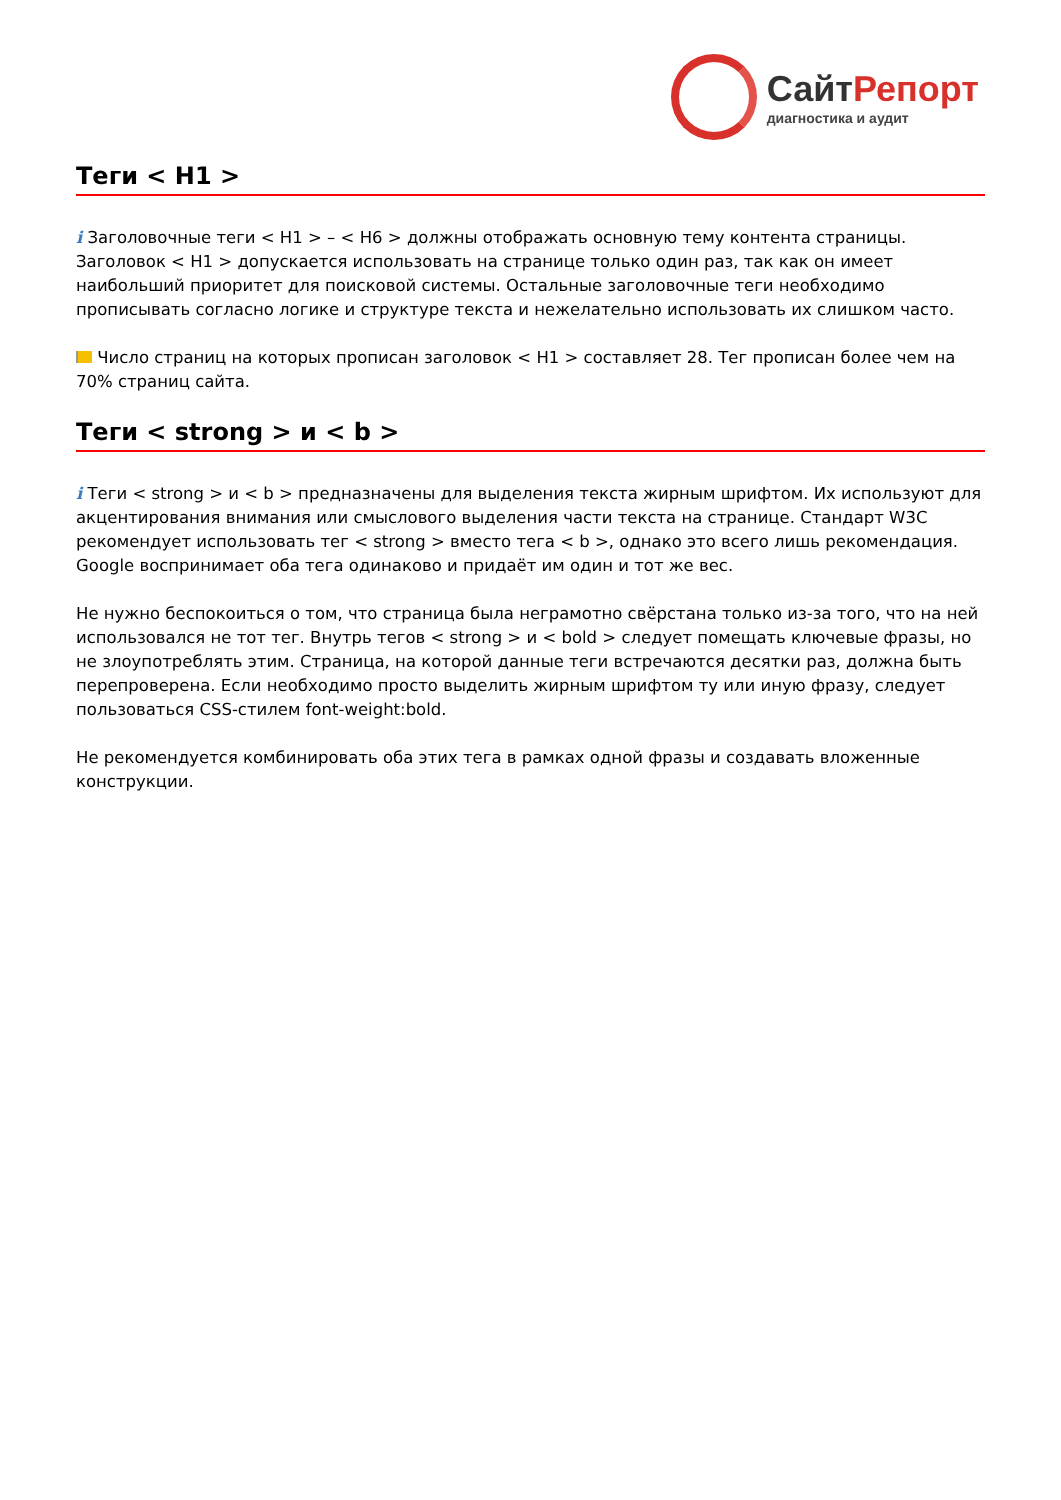СайтРепорт
диагностика и аудит
Теги < H1 >
i Заголовочные теги < H1 > – < H6 > должны отображать основную тему контента страницы. Заголовок < H1 > допускается использовать на странице только один раз, так как он имеет наибольший приоритет для поисковой системы. Остальные заголовочные теги необходимо прописывать согласно логике и структуре текста и нежелательно использовать их слишком часто.
Число страниц на которых прописан заголовок < H1 > составляет 28. Тег прописан более чем на 70% страниц сайта.
Теги < strong > и < b >
i Теги < strong > и < b > предназначены для выделения текста жирным шрифтом. Их используют для акцентирования внимания или смыслового выделения части текста на странице. Стандарт W3C рекомендует использовать тег < strong > вместо тега < b >, однако это всего лишь рекомендация. Google воспринимает оба тега одинаково и придаёт им один и тот же вес.
Не нужно беспокоиться о том, что страница была неграмотно свёрстана только из-за того, что на ней использовался не тот тег. Внутрь тегов < strong > и < bold > следует помещать ключевые фразы, но не злоупотреблять этим. Страница, на которой данные теги встречаются десятки раз, должна быть перепроверена. Если необходимо просто выделить жирным шрифтом ту или иную фразу, следует пользоваться CSS-стилем font-weight:bold.
Не рекомендуется комбинировать оба этих тега в рамках одной фразы и создавать вложенные конструкции.